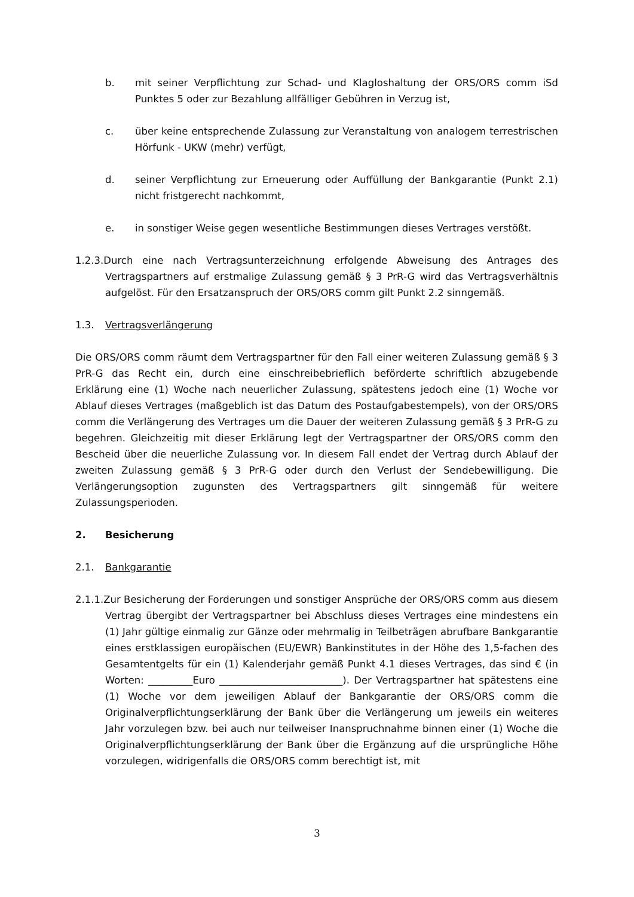b. mit seiner Verpflichtung zur Schad- und Klagloshaltung der ORS/ORS comm iSd Punktes 5 oder zur Bezahlung allfälliger Gebühren in Verzug ist,
c. über keine entsprechende Zulassung zur Veranstaltung von analogem terrestrischen Hörfunk - UKW (mehr) verfügt,
d. seiner Verpflichtung zur Erneuerung oder Auffüllung der Bankgarantie (Punkt 2.1) nicht fristgerecht nachkommt,
e. in sonstiger Weise gegen wesentliche Bestimmungen dieses Vertrages verstößt.
1.2.3.Durch eine nach Vertragsunterzeichnung erfolgende Abweisung des Antrages des Vertragspartners auf erstmalige Zulassung gemäß § 3 PrR-G wird das Vertragsverhältnis aufgelöst. Für den Ersatzanspruch der ORS/ORS comm gilt Punkt 2.2 sinngemäß.
1.3. Vertragsverlängerung
Die ORS/ORS comm räumt dem Vertragspartner für den Fall einer weiteren Zulassung gemäß § 3 PrR-G das Recht ein, durch eine einschreibebrieflich beförderte schriftlich abzugebende Erklärung eine (1) Woche nach neuerlicher Zulassung, spätestens jedoch eine (1) Woche vor Ablauf dieses Vertrages (maßgeblich ist das Datum des Postaufgabestempels), von der ORS/ORS comm die Verlängerung des Vertrages um die Dauer der weiteren Zulassung gemäß § 3 PrR-G zu begehren. Gleichzeitig mit dieser Erklärung legt der Vertragspartner der ORS/ORS comm den Bescheid über die neuerliche Zulassung vor. In diesem Fall endet der Vertrag durch Ablauf der zweiten Zulassung gemäß § 3 PrR-G oder durch den Verlust der Sendebewilligung. Die Verlängerungsoption zugunsten des Vertragspartners gilt sinngemäß für weitere Zulassungsperioden.
2. Besicherung
2.1. Bankgarantie
2.1.1.Zur Besicherung der Forderungen und sonstiger Ansprüche der ORS/ORS comm aus diesem Vertrag übergibt der Vertragspartner bei Abschluss dieses Vertrages eine mindestens ein (1) Jahr gültige einmalig zur Gänze oder mehrmalig in Teilbeträgen abrufbare Bankgarantie eines erstklassigen europäischen (EU/EWR) Bankinstitutes in der Höhe des 1,5-fachen des Gesamtentgelts für ein (1) Kalenderjahr gemäß Punkt 4.1 dieses Vertrages, das sind € (in Worten: _________Euro _________________________). Der Vertragspartner hat spätestens eine (1) Woche vor dem jeweiligen Ablauf der Bankgarantie der ORS/ORS comm die Originalverpflichtungserklärung der Bank über die Verlängerung um jeweils ein weiteres Jahr vorzulegen bzw. bei auch nur teilweiser Inanspruchnahme binnen einer (1) Woche die Originalverpflichtungserklärung der Bank über die Ergänzung auf die ursprüngliche Höhe vorzulegen, widrigenfalls die ORS/ORS comm berechtigt ist, mit
3